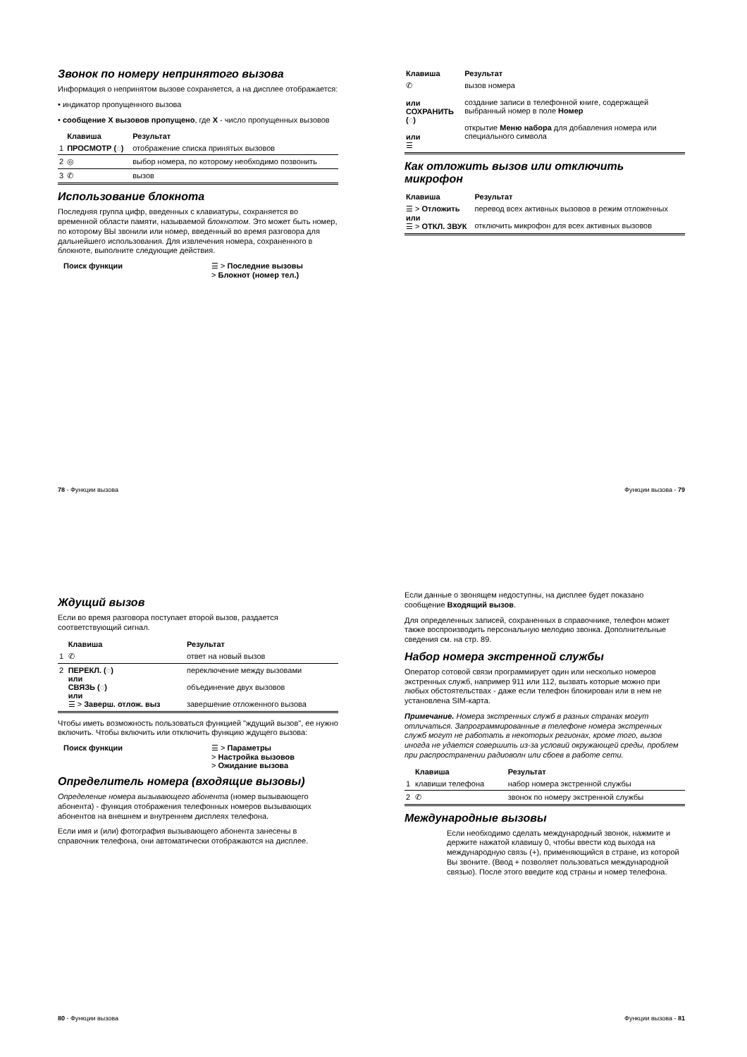Звонок по номеру непринятого вызова
Информация о непринятом вызове сохраняется, а на дисплее отображается:
• индикатор пропущенного вызова
• сообщение X вызовов пропущено, где X - число пропущенных вызовов
| | Клавиша | Результат |
| --- | --- | --- |
| 1 | ПРОСМОТР (◌) | отображение списка принятых вызовов |
| 2 | ◎ | выбор номера, по которому необходимо позвонить |
| 3 | ✆ | вызов |
Использование блокнота
Последняя группа цифр, введенных с клавиатуры, сохраняется во временной области памяти, называемой блокнотом. Это может быть номер, по которому ВЫ звонили или номер, введенный во время разговора для дальнейшего использования. Для извлечения номера, сохраненного в блокноте, выполните следующие действия.
Поиск функции ☰ > Последние вызовы
> Блокнот (номер тел.)
78 - Функции вызова
| Клавиша | Результат |
| --- | --- |
| ✆ или СОХРАНИТЬ (◌) или ☰ | вызов номера создание записи в телефонной книге, содержащей выбранный номер в поле Номер открытие Меню набора для добавления номера или специального символа |
Как отложить вызов или отключить микрофон
| Клавиша | Результат |
| --- | --- |
| ☰ > Отложить или ☰ > ОТКЛ. ЗВУК | перевод всех активных вызовов в режим отложенных отключить микрофон для всех активных вызовов |
Функции вызова - 79
Ждущий вызов
Если во время разговора поступает второй вызов, раздается соответствующий сигнал.
| | Клавиша | Результат |
| --- | --- | --- |
| 1 | ✆ | ответ на новый вызов |
| 2 | ПЕРЕКЛ. (◌) или СВЯЗЬ (◌) или ☰ > Заверш. отлож. выз | переключение между вызовами объединение двух вызовов завершение отложенного вызова |
Чтобы иметь возможность пользоваться функцией "ждущий вызов", ее нужно включить. Чтобы включить или отключить функцию ждущего вызова:
Поиск функции ☰ > Параметры
> Настройка вызовов
> Ожидание вызова
Определитель номера (входящие вызовы)
Определение номера вызывающего абонента (номер вызывающего абонента) - функция отображения телефонных номеров вызывающих абонентов на внешнем и внутреннем дисплеях телефона.
Если имя и (или) фотография вызывающего абонента занесены в справочник телефона, они автоматически отображаются на дисплее.
80 - Функции вызова
Если данные о звонящем недоступны, на дисплее будет показано сообщение Входящий вызов.
Для определенных записей, сохраненных в справочнике, телефон может также воспроизводить персональную мелодию звонка. Дополнительные сведения см. на стр. 89.
Набор номера экстренной службы
Оператор сотовой связи программирует один или несколько номеров экстренных служб, например 911 или 112, вызвать которые можно при любых обстоятельствах - даже если телефон блокирован или в нем не установлена SIM-карта.
Примечание. Номера экстренных служб в разных странах могут отличаться. Запрограммированные в телефоне номера экстренных служб могут не работать в некоторых регионах, кроме того, вызов иногда не удается совершить из-за условий окружающей среды, проблем при распространении радиоволн или сбоев в работе сети.
| | Клавиша | Результат |
| --- | --- | --- |
| 1 | клавиши телефона | набор номера экстренной службы |
| 2 | ✆ | звонок по номеру экстренной службы |
Международные вызовы
Если необходимо сделать международный звонок, нажмите и держите нажатой клавишу 0, чтобы ввести код выхода на международную связь (+), применяющийся в стране, из которой Вы звоните. (Ввод + позволяет пользоваться международной связью). После этого введите код страны и номер телефона.
Функции вызова - 81